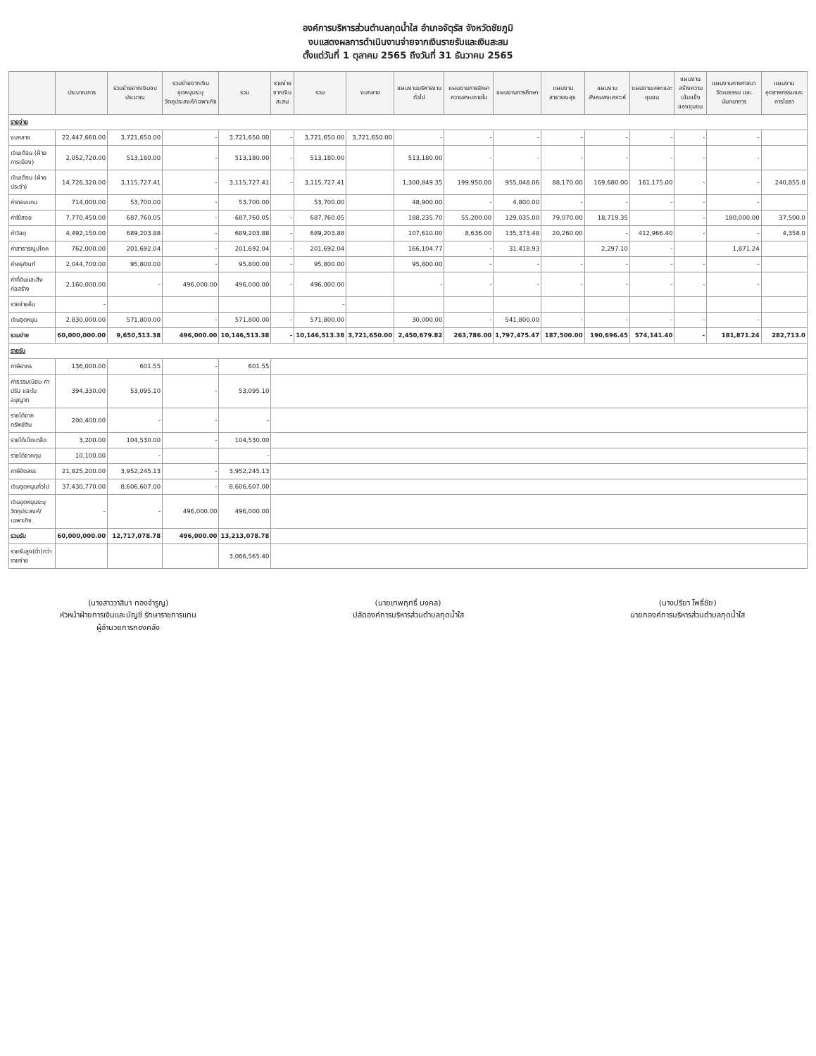องค์การบริหารส่วนตำบลกุดน้ำใส อำเภอจัตุรัส จังหวัดชัยภูมิ
งบแสดงผลการดำเนินงานจ่ายจากเงินรายรับและเงินสะสม
ตั้งแต่วันที่ 1 ตุลาคม 2565 ถึงวันที่ 31 ธันวาคม 2565
| | ประมาณการ | รวมจ่ายจากเงินงบประมาณ | รวมจ่ายจากเงินอุดหนุนระบุวัตถุประสงค์/เฉพาะกิจ | รวม | รายจ่ายจากเงินสะสม | รวม | งบกลาง | แผนงานบริหารงานทั่วไป | แผนงานการรักษาความสงบภายใน | แผนงานการศึกษา | แผนงานสาธารณสุข | แผนงานสังคมสงเคราะห์ | แผนงานเคหะและชุมชน | แผนงานสร้างความเข้มแข็งของชุมชน | แผนงานการศาสนาวัฒนธรรม และนันทนาการ | แผนงานอุตสาหกรรมและการโยธา |
| --- | --- | --- | --- | --- | --- | --- | --- | --- | --- | --- | --- | --- | --- | --- | --- | --- |
| รายจ่าย | | | | | | | | | | | | | | | | |
| งบกลาง | 22,447,660.00 | 3,721,650.00 | - | 3,721,650.00 | - | 3,721,650.00 | 3,721,650.00 | - | - | - | - | - | - | - | - | |
| เงินเดือน (ฝ่ายการเมือง) | 2,052,720.00 | 513,180.00 | - | 513,180.00 | - | 513,180.00 | | 513,180.00 | - | - | - | - | - | - | - | |
| เงินเดือน (ฝ่ายประจำ) | 14,726,320.00 | 3,115,727.41 | - | 3,115,727.41 | - | 3,115,727.41 | | 1,300,849.35 | 199,950.00 | 955,048.06 | 88,170.00 | 169,680.00 | 161,175.00 | - | - | 240,855.0 |
| ค่าตอบแทน | 714,000.00 | 53,700.00 | - | 53,700.00 | | 53,700.00 | | 48,900.00 | - | 4,800.00 | - | - | - | - | - | |
| ค่าใช้สอย | 7,770,450.00 | 687,760.05 | - | 687,760.05 | - | 687,760.05 | | 188,235.70 | 55,200.00 | 129,035.00 | 79,070.00 | 18,719.35 | | - | 180,000.00 | 37,500.0 |
| ค่าวัสดุ | 4,492,150.00 | 689,203.88 | - | 689,203.88 | - | 689,203.88 | | 107,610.00 | 8,636.00 | 135,373.48 | 20,260.00 | - | 412,966.40 | - | - | 4,358.0 |
| ค่าสาธารณูปโภค | 762,000.00 | 201,692.04 | - | 201,692.04 | - | 201,692.04 | | 166,104.77 | - | 31,418.93 | | 2,297.10 | - | | 1,871.24 | |
| ค่าครุภัณฑ์ | 2,044,700.00 | 95,800.00 | - | 95,800.00 | - | 95,800.00 | | 95,800.00 | - | - | - | - | - | - | - | |
| ค่าที่ดินและสิ่งก่อสร้าง | 2,160,000.00 | - | 496,000.00 | 496,000.00 | - | 496,000.00 | | - | - | - | - | - | - | - | - | |
| รายจ่ายอื่น | - | | | | | - | | | | | | | | | | |
| เงินอุดหนุน | 2,830,000.00 | 571,800.00 | - | 571,800.00 | - | 571,800.00 | | 30,000.00 | - | 541,800.00 | - | - | - | - | - | |
| รวมจ่าย | 60,000,000.00 | 9,650,513.38 | 496,000.00 | 10,146,513.38 | - | 10,146,513.38 | 3,721,650.00 | 2,450,679.82 | 263,786.00 | 1,797,475.47 | 187,500.00 | 190,696.45 | 574,141.40 | - | 181,871.24 | 282,713.0 |
| รายรับ | | | | | | | | | | | | | | | | |
| ภาษีอากร | 136,000.00 | 601.55 | - | 601.55 | | | | | | | | | | | | |
| ค่าธรรมเนียม ค่าปรับ และใบอนุญาต | 394,330.00 | 53,095.10 | - | 53,095.10 | | | | | | | | | | | | |
| รายได้จากทรัพย์สิน | 200,400.00 | - | - | - | | | | | | | | | | | | |
| รายได้เบ็ดเตล็ด | 3,200.00 | 104,530.00 | - | 104,530.00 | | | | | | | | | | | | |
| รายได้จากทุน | 10,100.00 | - | | - | | | | | | | | | | | | |
| ภาษีจัดสรร | 21,825,200.00 | 3,952,245.13 | - | 3,952,245.13 | | | | | | | | | | | | |
| เงินอุดหนุนทั่วไป | 37,430,770.00 | 8,606,607.00 | - | 8,606,607.00 | | | | | | | | | | | | |
| เงินอุดหนุนระบุวัตถุประสงค์/เฉพาะกิจ | - | - | 496,000.00 | 496,000.00 | | | | | | | | | | | | |
| รวมรับ | 60,000,000.00 | 12,717,078.78 | 496,000.00 | 13,213,078.78 | | | | | | | | | | | | |
| รายรับสูง(ต่ำ)กว่ารายจ่าย | | | | 3,066,565.40 | | | | | | | | | | | | |
(นางสาววาสินา ทองจำรูญ)
หัวหน้าฝ่ายการเงินและบัญชี รักษาราชการแทน
ผู้อำนวยการกองคลัง
(นายเทพฤทธิ์ มงคล)
ปลัดองค์การบริหารส่วนตำบลกุดน้ำใส
(นางปรียา โพธิ์ชัย)
นายกองค์การบริหารส่วนตำบลกุดน้ำใส